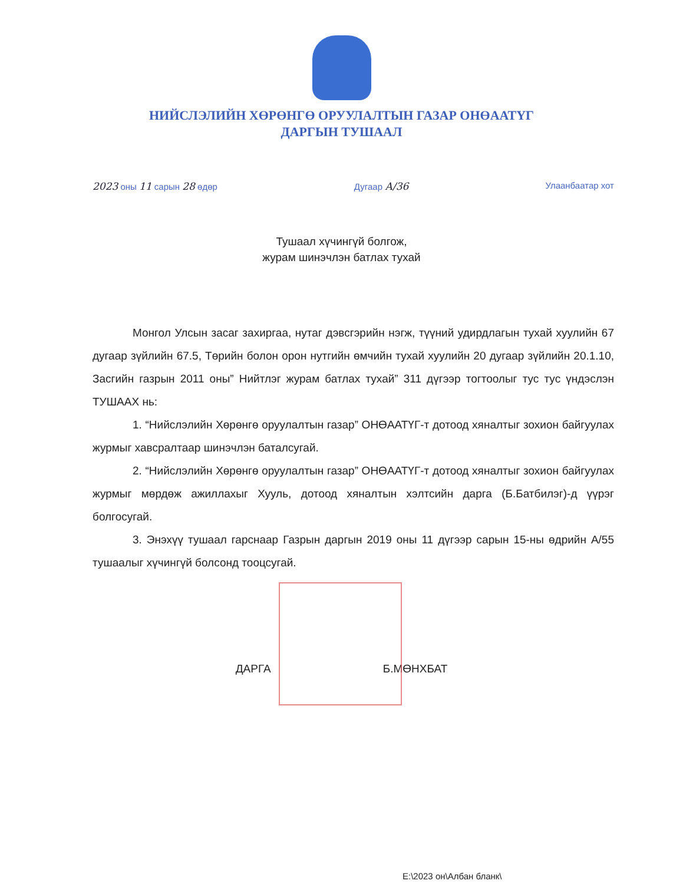НИЙСЛЭЛИЙН ХӨРӨНГӨ ОРУУЛАЛТЫН ГАЗАР ОНӨААТҮГ
ДАРГЫН ТУШААЛ
2023 оны 11 сарын 28 өдөр Дугаар А/36 Улаанбаатар хот
Тушаал хүчингүй болгож,
журам шинэчлэн батлах тухай
Монгол Улсын засаг захиргаа, нутаг дэвсгэрийн нэгж, түүний удирдлагын тухай хуулийн 67 дугаар зүйлийн 67.5, Төрийн болон орон нутгийн өмчийн тухай хуулийн 20 дугаар зүйлийн 20.1.10, Засгийн газрын 2011 оны” Нийтлэг журам батлах тухай” 311 дүгээр тогтоолыг тус тус үндэслэн ТУШААХ нь:
1. “Нийслэлийн Хөрөнгө оруулалтын газар” ОНӨААТҮГ-т дотоод хяналтыг зохион байгуулах журмыг хавсралтаар шинэчлэн баталсугай.
2. “Нийслэлийн Хөрөнгө оруулалтын газар” ОНӨААТҮГ-т дотоод хяналтыг зохион байгуулах журмыг мөрдөж ажиллахыг Хууль, дотоод хяналтын хэлтсийн дарга (Б.Батбилэг)-д үүрэг болгосугай.
3. Энэхүү тушаал гарснаар Газрын даргын 2019 оны 11 дүгээр сарын 15-ны өдрийн А/55 тушаалыг хүчингүй болсонд тооцсугай.
ДАРГА Б.МӨНХБАТ
E:\2023 он\Албан бланк\